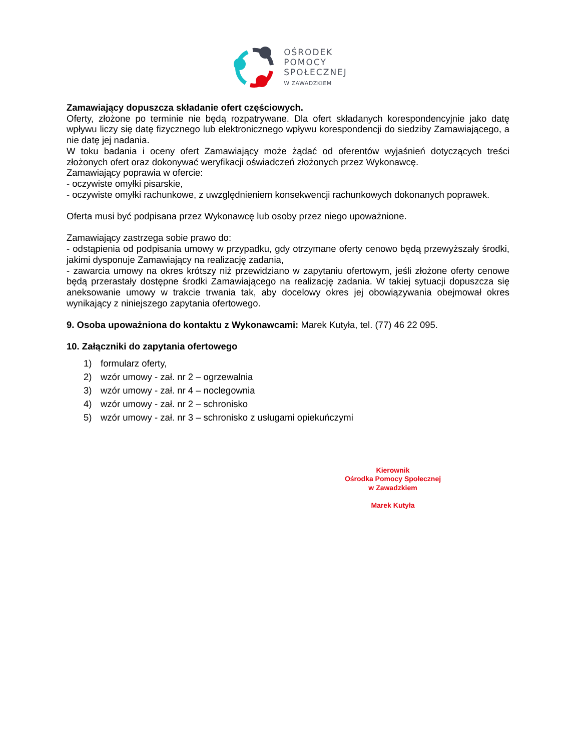OŚRODEK
POMOCY
SPOŁECZNEJ
W ZAWADZKIEM
Zamawiający dopuszcza składanie ofert częściowych.
Oferty, złożone po terminie nie będą rozpatrywane. Dla ofert składanych korespondencyjnie jako datę wpływu liczy się datę fizycznego lub elektronicznego wpływu korespondencji do siedziby Zamawiającego, a nie datę jej nadania.
W toku badania i oceny ofert Zamawiający może żądać od oferentów wyjaśnień dotyczących treści złożonych ofert oraz dokonywać weryfikacji oświadczeń złożonych przez Wykonawcę.
Zamawiający poprawia w ofercie:
- oczywiste omyłki pisarskie,
- oczywiste omyłki rachunkowe, z uwzględnieniem konsekwencji rachunkowych dokonanych poprawek.
Oferta musi być podpisana przez Wykonawcę lub osoby przez niego upoważnione.
Zamawiający zastrzega sobie prawo do:
- odstąpienia od podpisania umowy w przypadku, gdy otrzymane oferty cenowo będą przewyższały środki, jakimi dysponuje Zamawiający na realizację zadania,
- zawarcia umowy na okres krótszy niż przewidziano w zapytaniu ofertowym, jeśli złożone oferty cenowe będą przerastały dostępne środki Zamawiającego na realizację zadania. W takiej sytuacji dopuszcza się aneksowanie umowy w trakcie trwania tak, aby docelowy okres jej obowiązywania obejmował okres wynikający z niniejszego zapytania ofertowego.
9. Osoba upoważniona do kontaktu z Wykonawcami: Marek Kutyła, tel. (77) 46 22 095.
10. Załączniki do zapytania ofertowego
1) formularz oferty,
2) wzór umowy - zał. nr 2 – ogrzewalnia
3) wzór umowy - zał. nr 4 – noclegownia
4) wzór umowy - zał. nr 2 – schronisko
5) wzór umowy - zał. nr 3 – schronisko z usługami opiekuńczymi
Kierownik
Ośrodka Pomocy Społecznej
w Zawadzkiem
Marek Kutyła